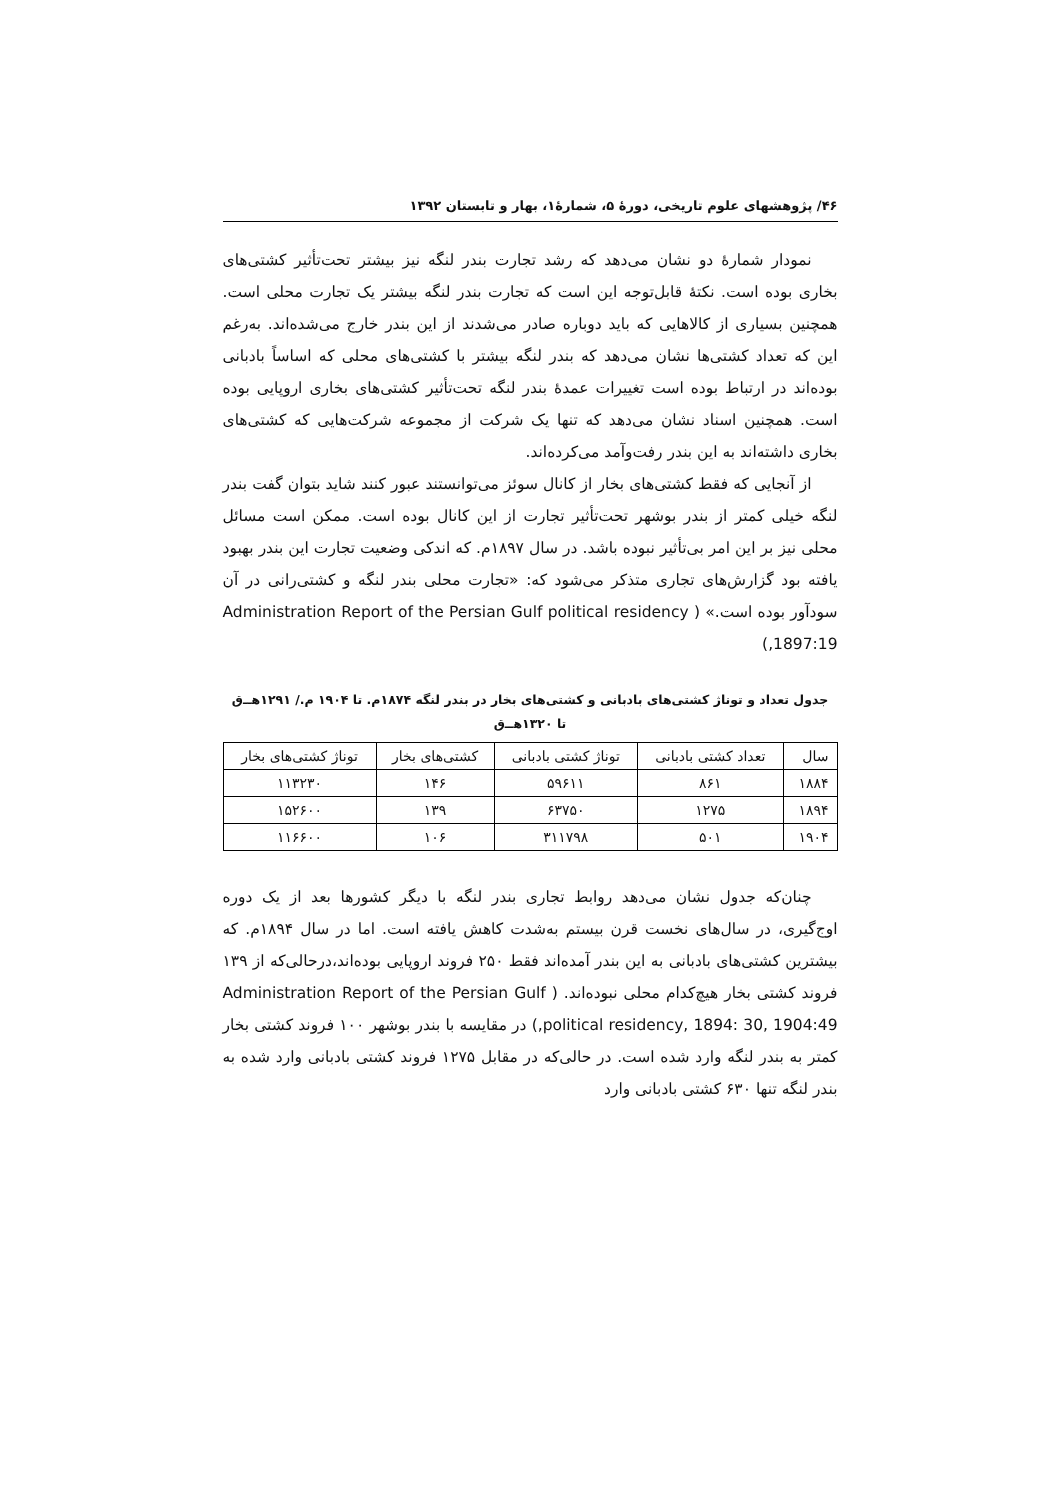۴۶/ پژوهشهای علوم تاریخی، دورهٔ ۵، شمارهٔ۱، بهار و تابستان ۱۳۹۲
نمودار شمارهٔ دو نشان می‌دهد که رشد تجارت بندر لنگه نیز بیشتر تحت‌تأثیر کشتی‌های بخاری بوده است. نکتهٔ قابل‌توجه این است که تجارت بندر لنگه بیشتر یک تجارت محلی است. همچنین بسیاری از کالاهایی که باید دوباره صادر می‌شدند از این بندر خارج می‌شده‌اند. به‌رغم این که تعداد کشتی‌ها نشان می‌دهد که بندر لنگه بیشتر با کشتی‌های محلی که اساساً بادبانی بوده‌اند در ارتباط بوده است تغییرات عمدهٔ بندر لنگه تحت‌تأثیر کشتی‌های بخاری اروپایی بوده است. همچنین اسناد نشان می‌دهد که تنها یک شرکت از مجموعه شرکت‌هایی که کشتی‌های بخاری داشته‌اند به این بندر رفت‌وآمد می‌کرده‌اند.
از آنجایی که فقط کشتی‌های بخار از کانال سوئز می‌توانستند عبور کنند شاید بتوان گفت بندر لنگه خیلی کمتر از بندر بوشهر تحت‌تأثیر تجارت از این کانال بوده است. ممکن است مسائل محلی نیز بر این امر بی‌تأثیر نبوده باشد. در سال ۱۸۹۷م. که اندکی وضعیت تجارت این بندر بهبود یافته بود گزارش‌های تجاری متذکر می‌شود که: «تجارت محلی بندر لنگه و کشتی‌رانی در آن سودآور بوده است.» ( Administration Report of the Persian Gulf political residency ,1897:19)
جدول تعداد و توناژ کشتی‌های بادبانی و کشتی‌های بخار در بندر لنگه ۱۸۷۴م. تا ۱۹۰۴ م./ ۱۲۹۱هــ‌ق
تا ۱۳۲۰هــ‌ق
| سال | تعداد کشتی بادبانی | توناژ کشتی بادبانی | کشتی‌های بخار | توناژ کشتی‌های بخار |
| --- | --- | --- | --- | --- |
| ۱۸۸۴ | ۸۶۱ | ۵۹۶۱۱ | ۱۴۶ | ۱۱۳۲۳۰ |
| ۱۸۹۴ | ۱۲۷۵ | ۶۳۷۵۰ | ۱۳۹ | ۱۵۲۶۰۰ |
| ۱۹۰۴ | ۵۰۱ | ۳۱۱۷۹۸ | ۱۰۶ | ۱۱۶۶۰۰ |
چنان‌که جدول نشان می‌دهد روابط تجاری بندر لنگه با دیگر کشورها بعد از یک دوره اوج‌گیری، در سال‌های نخست قرن بیستم به‌شدت کاهش یافته است. اما در سال ۱۸۹۴م. که بیشترین کشتی‌های بادبانی به این بندر آمده‌اند فقط ۲۵۰ فروند اروپایی بوده‌اند،درحالی‌که از ۱۳۹ فروند کشتی بخار هیچ‌کدام محلی نبوده‌اند. ( Administration Report of the Persian Gulf political residency, 1894: 30, 1904:49,) در مقایسه با بندر بوشهر ۱۰۰ فروند کشتی بخار کمتر به بندر لنگه وارد شده است. در حالی‌که در مقابل ۱۲۷۵ فروند کشتی بادبانی وارد شده به بندر لنگه تنها ۶۳۰ کشتی بادبانی وارد